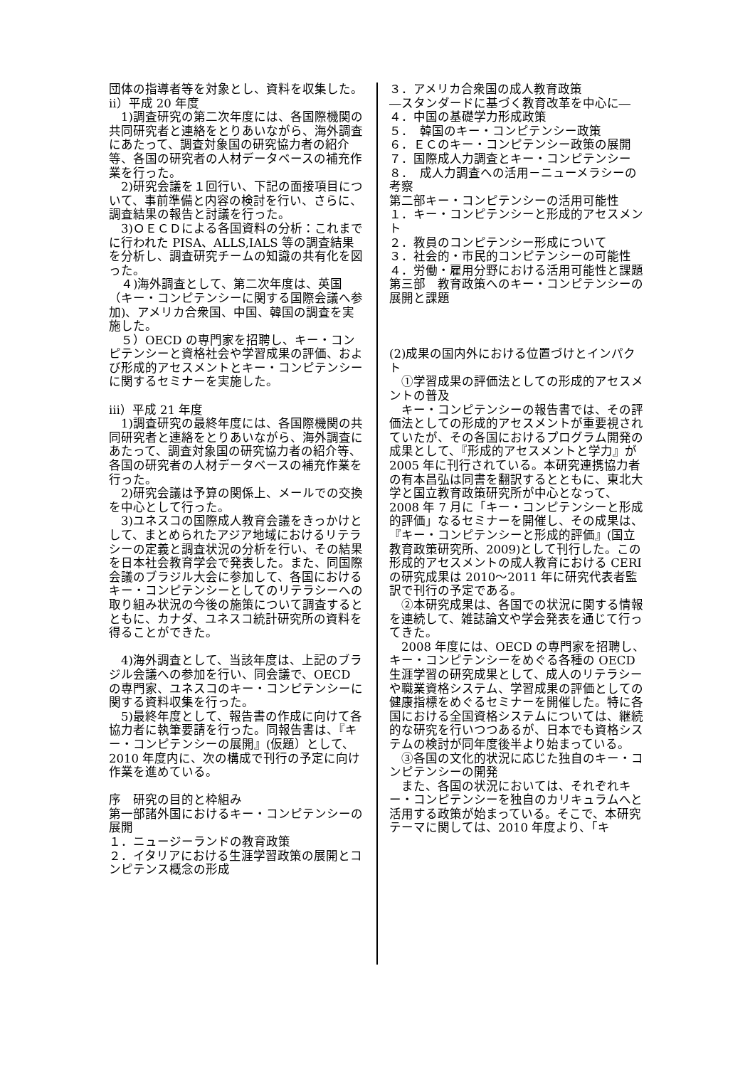団体の指導者等を対象とし、資料を収集した。
ⅱ）平成 20 年度
　1)調査研究の第二次年度には、各国際機関の共同研究者と連絡をとりあいながら、海外調査にあたって、調査対象国の研究協力者の紹介等、各国の研究者の人材データベースの補充作業を行った。
　2)研究会議を１回行い、下記の面接項目について、事前準備と内容の検討を行い、さらに、調査結果の報告と討議を行った。
　3)ＯＥＣＤによる各国資料の分析：これまでに行われた PISA、ALLS,IALS 等の調査結果を分析し、調査研究チームの知識の共有化を図った。
　４)海外調査として、第二次年度は、英国（キー・コンピテンシーに関する国際会議へ参加)、アメリカ合衆国、中国、韓国の調査を実施した。
　５）OECD の専門家を招聘し、キー・コンピテンシーと資格社会や学習成果の評価、および形成的アセスメントとキー・コンピテンシーに関するセミナーを実施した。
ⅲ）平成 21 年度
　1)調査研究の最終年度には、各国際機関の共同研究者と連絡をとりあいながら、海外調査にあたって、調査対象国の研究協力者の紹介等、各国の研究者の人材データベースの補充作業を行った。
　2)研究会議は予算の関係上、メールでの交換を中心として行った。
　3)ユネスコの国際成人教育会議をきっかけとして、まとめられたアジア地域におけるリテラシーの定義と調査状況の分析を行い、その結果を日本社会教育学会で発表した。また、同国際会議のブラジル大会に参加して、各国におけるキー・コンピテンシーとしてのリテラシーへの取り組み状況の今後の施策について調査するとともに、カナダ、ユネスコ統計研究所の資料を得ることができた。
　4)海外調査として、当該年度は、上記のブラジル会議への参加を行い、同会議で、OECD の専門家、ユネスコのキー・コンピテンシーに関する資料収集を行った。
　5)最終年度として、報告書の作成に向けて各協力者に執筆要請を行った。同報告書は、『キー・コンピテンシーの展開』(仮題）として、2010 年度内に、次の構成で刊行の予定に向け作業を進めている。
序　研究の目的と枠組み
第一部諸外国におけるキー・コンピテンシーの展開
１．ニュージーランドの教育政策
２．イタリアにおける生涯学習政策の展開とコンピテンス概念の形成
３．アメリカ合衆国の成人教育政策
―スタンダードに基づく教育改革を中心に―
４．中国の基礎学力形成政策
５．　韓国のキー・コンピテンシー政策
６．ＥＣのキー・コンピテンシー政策の展開
７．国際成人力調査とキー・コンピテンシー
８．　成人力調査への活用－ニューメラシーの考察
第二部キー・コンピテンシーの活用可能性
１．キー・コンピテンシーと形成的アセスメント
２．教員のコンピテンシー形成について
３．社会的・市民的コンピテンシーの可能性
４．労働・雇用分野における活用可能性と課題
第三部　教育政策へのキー・コンピテンシーの展開と課題
(2)成果の国内外における位置づけとインパクト
　①学習成果の評価法としての形成的アセスメントの普及
　キー・コンピテンシーの報告書では、その評価法としての形成的アセスメントが重要視されていたが、その各国におけるプログラム開発の成果として、『形成的アセスメントと学力』が 2005 年に刊行されている。本研究連携協力者の有本昌弘は同書を翻訳するとともに、東北大学と国立教育政策研究所が中心となって、2008 年 7 月に「キー・コンピテンシーと形成的評価」なるセミナーを開催し、その成果は、『キー・コンピテンシーと形成的評価』(国立教育政策研究所、2009)として刊行した。この形成的アセスメントの成人教育における CERI の研究成果は 2010～2011 年に研究代表者監訳で刊行の予定である。
　②本研究成果は、各国での状況に関する情報を連続して、雑誌論文や学会発表を通じて行ってきた。
　2008 年度には、OECD の専門家を招聘し、キー・コンピテンシーをめぐる各種の OECD 生涯学習の研究成果として、成人のリテラシーや職業資格システム、学習成果の評価としての健康指標をめぐるセミナーを開催した。特に各国における全国資格システムについては、継続的な研究を行いつつあるが、日本でも資格システムの検討が同年度後半より始まっている。
　③各国の文化的状況に応じた独自のキー・コンピテンシーの開発
　また、各国の状況においては、それぞれキー・コンピテンシーを独自のカリキュラムへと活用する政策が始まっている。そこで、本研究テーマに関しては、2010 年度より、「キ